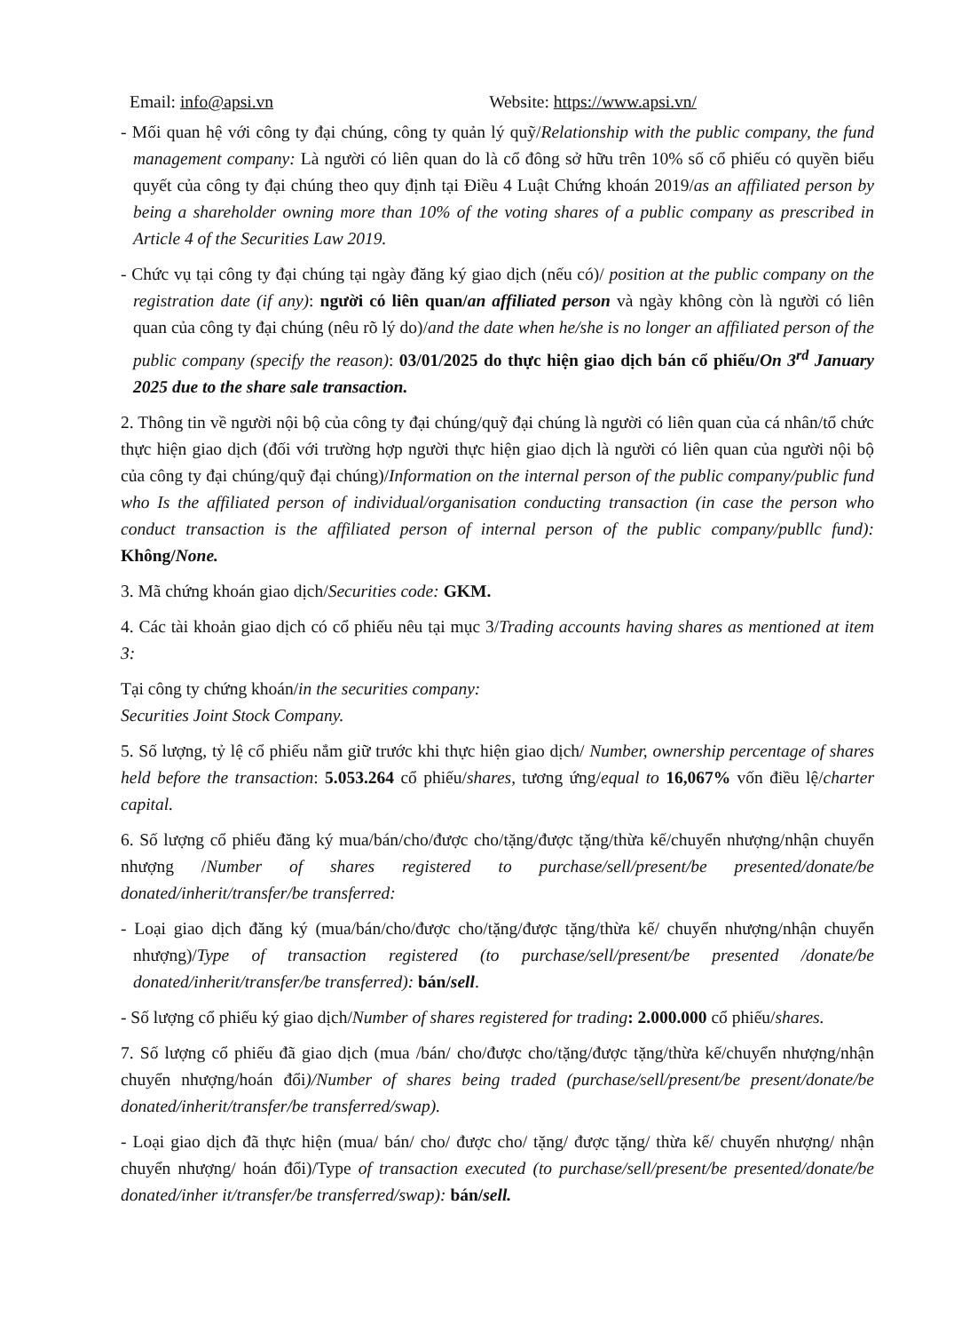Email: info@apsi.vn Website: https://www.apsi.vn/
- Mối quan hệ với công ty đại chúng, công ty quản lý quỹ/Relationship with the public company, the fund management company: Là người có liên quan do là cổ đông sở hữu trên 10% số cổ phiếu có quyền biểu quyết của công ty đại chúng theo quy định tại Điều 4 Luật Chứng khoán 2019/as an affiliated person by being a shareholder owning more than 10% of the voting shares of a public company as prescribed in Article 4 of the Securities Law 2019.
- Chức vụ tại công ty đại chúng tại ngày đăng ký giao dịch (nếu có)/ position at the public company on the registration date (if any): người có liên quan/an affiliated person và ngày không còn là người có liên quan của công ty đại chúng (nêu rõ lý do)/and the date when he/she is no longer an affiliated person of the public company (specify the reason): 03/01/2025 do thực hiện giao dịch bán cổ phiếu/On 3<sup>rd</sup> January 2025 due to the share sale transaction.
2. Thông tin về người nội bộ của công ty đại chúng/quỹ đại chúng là người có liên quan của cá nhân/tổ chức thực hiện giao dịch (đối với trường hợp người thực hiện giao dịch là người có liên quan của người nội bộ của công ty đại chúng/quỹ đại chúng)/Information on the internal person of the public company/public fund who Is the affiliated person of individual/organisation conducting transaction (in case the person who conduct transaction is the affiliated person of internal person of the public company/publlc fund): Không/None.
3. Mã chứng khoán giao dịch/Securities code: GKM.
4. Các tài khoản giao dịch có cổ phiếu nêu tại mục 3/Trading accounts having shares as mentioned at item 3:
Tại công ty chứng khoán/in the securities company:
Securities Joint Stock Company.
5. Số lượng, tỷ lệ cổ phiếu nắm giữ trước khi thực hiện giao dịch/ Number, ownership percentage of shares held before the transaction: 5.053.264 cổ phiếu/shares, tương ứng/equal to 16,067% vốn điều lệ/charter capital.
6. Số lượng cổ phiếu đăng ký mua/bán/cho/được cho/tặng/được tặng/thừa kế/chuyển nhượng/nhận chuyển nhượng /Number of shares registered to purchase/sell/present/be presented/donate/be donated/inherit/transfer/be transferred:
- Loại giao dịch đăng ký (mua/bán/cho/được cho/tặng/được tặng/thừa kế/ chuyển nhượng/nhận chuyển nhượng)/Type of transaction registered (to purchase/sell/present/be presented /donate/be donated/inherit/transfer/be transferred): bán/sell.
- Số lượng cổ phiếu ký giao dịch/Number of shares registered for trading: 2.000.000 cổ phiếu/shares.
7. Số lượng cổ phiếu đã giao dịch (mua /bán/ cho/được cho/tặng/được tặng/thừa kế/chuyển nhượng/nhận chuyển nhượng/hoán đổi)/Number of shares being traded (purchase/sell/present/be present/donate/be donated/inherit/transfer/be transferred/swap).
- Loại giao dịch đã thực hiện (mua/ bán/ cho/ được cho/ tặng/ được tặng/ thừa kế/ chuyển nhượng/ nhận chuyển nhượng/ hoán đổi)/Type of transaction executed (to purchase/sell/present/be presented/donate/be donated/inher it/transfer/be transferred/swap): bán/sell.